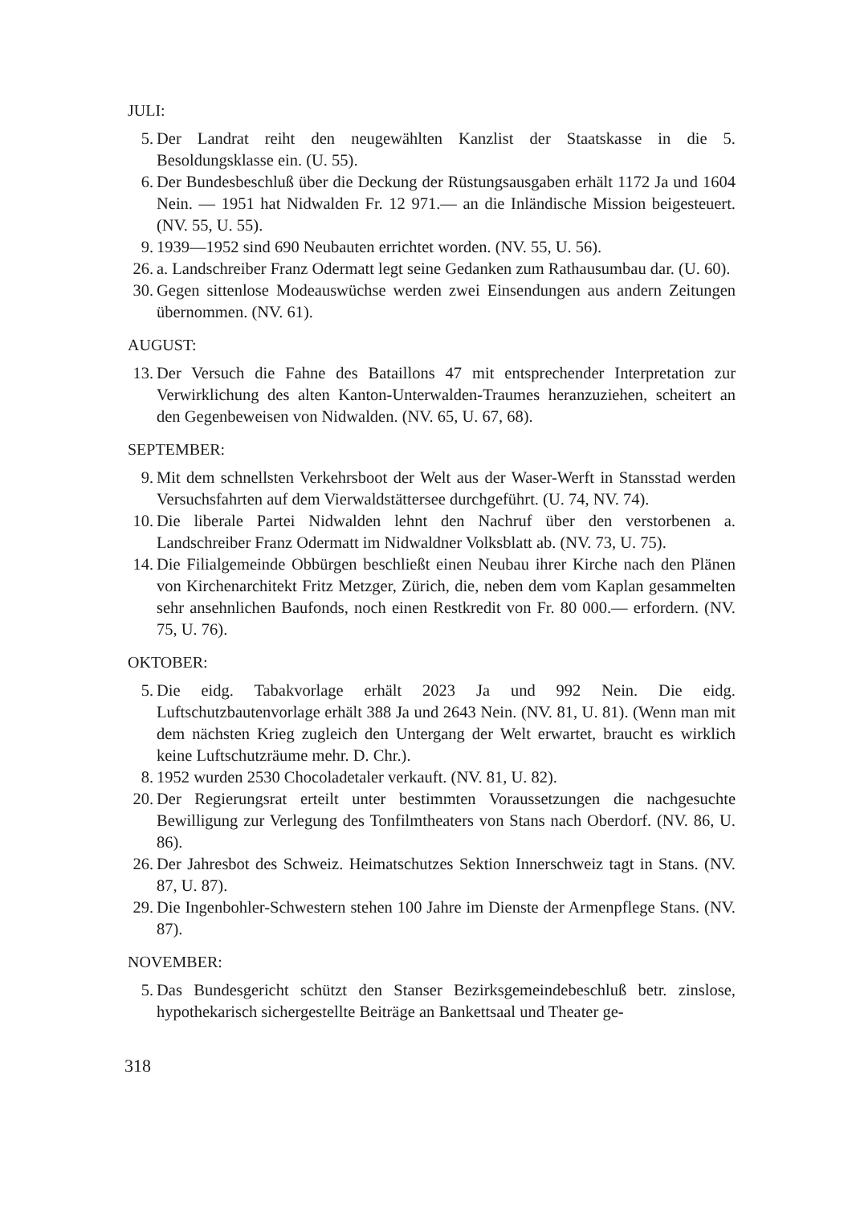JULI:
5. Der Landrat reiht den neugewählten Kanzlist der Staatskasse in die 5. Besoldungsklasse ein. (U. 55).
6. Der Bundesbeschluß über die Deckung der Rüstungsausgaben erhält 1172 Ja und 1604 Nein. — 1951 hat Nidwalden Fr. 12 971.— an die Inländische Mission beigesteuert. (NV. 55, U. 55).
9. 1939—1952 sind 690 Neubauten errichtet worden. (NV. 55, U. 56).
26. a. Landschreiber Franz Odermatt legt seine Gedanken zum Rathausumbau dar. (U. 60).
30. Gegen sittenlose Modeauswüchse werden zwei Einsendungen aus andern Zeitungen übernommen. (NV. 61).
AUGUST:
13. Der Versuch die Fahne des Bataillons 47 mit entsprechender Interpretation zur Verwirklichung des alten Kanton-Unterwalden-Traumes heranzuziehen, scheitert an den Gegenbeweisen von Nidwalden. (NV. 65, U. 67, 68).
SEPTEMBER:
9. Mit dem schnellsten Verkehrsboot der Welt aus der Waser-Werft in Stansstad werden Versuchsfahrten auf dem Vierwaldstättersee durchgeführt. (U. 74, NV. 74).
10. Die liberale Partei Nidwalden lehnt den Nachruf über den verstorbenen a. Landschreiber Franz Odermatt im Nidwaldner Volksblatt ab. (NV. 73, U. 75).
14. Die Filialgemeinde Obbürgen beschließt einen Neubau ihrer Kirche nach den Plänen von Kirchenarchitekt Fritz Metzger, Zürich, die, neben dem vom Kaplan gesammelten sehr ansehnlichen Baufonds, noch einen Restkredit von Fr. 80 000.— erfordern. (NV. 75, U. 76).
OKTOBER:
5. Die eidg. Tabakvorlage erhält 2023 Ja und 992 Nein. Die eidg. Luftschutzbautenvorlage erhält 388 Ja und 2643 Nein. (NV. 81, U. 81). (Wenn man mit dem nächsten Krieg zugleich den Untergang der Welt erwartet, braucht es wirklich keine Luftschutzräume mehr. D. Chr.).
8. 1952 wurden 2530 Chocoladetaler verkauft. (NV. 81, U. 82).
20. Der Regierungsrat erteilt unter bestimmten Voraussetzungen die nachgesuchte Bewilligung zur Verlegung des Tonfilmtheaters von Stans nach Oberdorf. (NV. 86, U. 86).
26. Der Jahresbot des Schweiz. Heimatschutzes Sektion Innerschweiz tagt in Stans. (NV. 87, U. 87).
29. Die Ingenbohler-Schwestern stehen 100 Jahre im Dienste der Armenpflege Stans. (NV. 87).
NOVEMBER:
5. Das Bundesgericht schützt den Stanser Bezirksgemeindebeschluß betr. zinslose, hypothekarisch sichergestellte Beiträge an Bankettsaal und Theater ge-
318